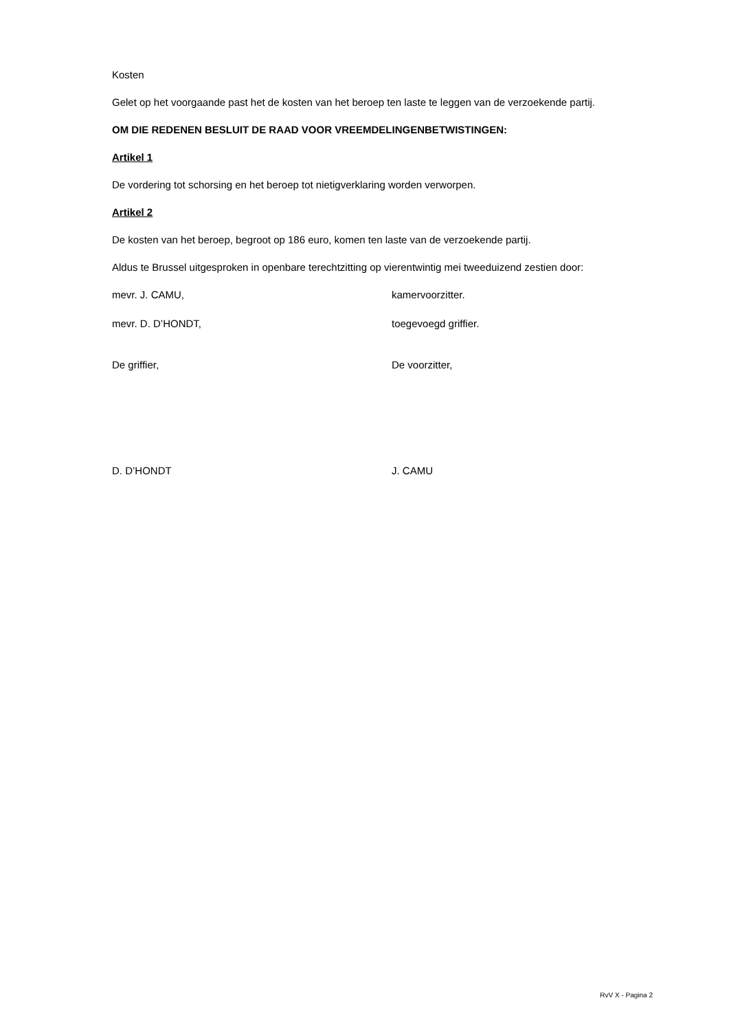Kosten
Gelet op het voorgaande past het de kosten van het beroep ten laste te leggen van de verzoekende partij.
OM DIE REDENEN BESLUIT DE RAAD VOOR VREEMDELINGENBETWISTINGEN:
Artikel 1
De vordering tot schorsing en het beroep tot nietigverklaring worden verworpen.
Artikel 2
De kosten van het beroep, begroot op 186 euro, komen ten laste van de verzoekende partij.
Aldus te Brussel uitgesproken in openbare terechtzitting op vierentwintig mei tweeduizend zestien door:
mevr. J. CAMU, kamervoorzitter.
mevr. D. D’HONDT, toegevoegd griffier.
De griffier, De voorzitter,
D. D’HONDT J. CAMU
RvV X - Pagina 2